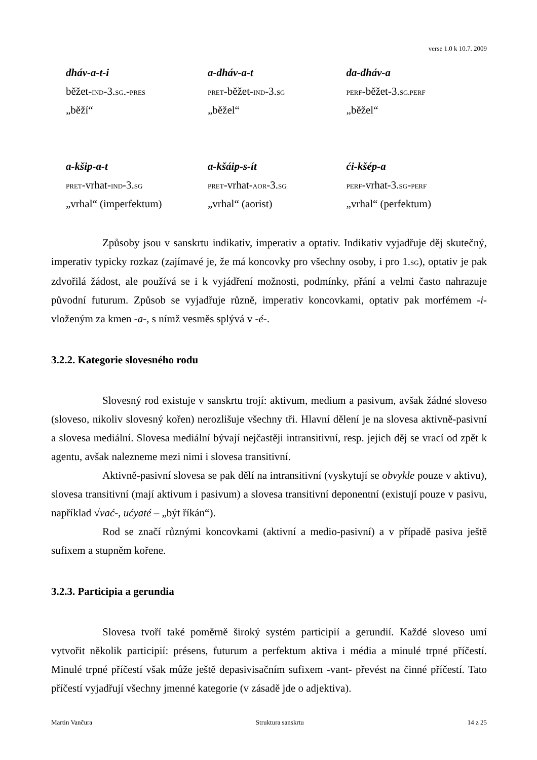verse 1.0 k 10.7. 2009
| dháv-a-t-i | a-dháv-a-t | da-dháv-a |
| běžet- IND -3. SG .- PRES | PRET -běžet- IND -3. SG | PERF -běžet-3. SG.PERF |
| „běží“ | „běžel“ | „běžel“ |
| a-kšip-a-t | a-kšáip-s-ít | ći-kšép-a |
| PRET -vrhat- IND -3. SG | PRET -vrhat- AOR -3. SG | PERF -vrhat-3. SG - PERF |
| „vrhal“ (imperfektum) | „vrhal“ (aorist) | „vrhal“ (perfektum) |
Způsoby jsou v sanskrtu indikativ, imperativ a optativ. Indikativ vyjadřuje děj skutečný, imperativ typicky rozkaz (zajímavé je, že má koncovky pro všechny osoby, i pro 1.SG), optativ je pak zdvořilá žádost, ale používá se i k vyjádření možnosti, podmínky, přání a velmi často nahrazuje původní futurum. Způsob se vyjadřuje různě, imperativ koncovkami, optativ pak morfémem -i- vloženým za kmen -a-, s nímž vesměs splývá v -é-.
3.2.2. Kategorie slovesného rodu
Slovesný rod existuje v sanskrtu trojí: aktivum, medium a pasivum, avšak žádné sloveso (sloveso, nikoliv slovesný kořen) nerozlišuje všechny tři. Hlavní dělení je na slovesa aktivně-pasivní a slovesa mediální. Slovesa mediální bývají nejčastěji intransitivní, resp. jejich děj se vrací od zpět k agentu, avšak nalezneme mezi nimi i slovesa transitivní.
Aktivně-pasivní slovesa se pak dělí na intransitivní (vyskytují se obvykle pouze v aktivu), slovesa transitivní (mají aktivum i pasivum) a slovesa transitivní deponentní (existují pouze v pasivu, například √vać-, ućyaté – „být říkán“).
Rod se značí různými koncovkami (aktivní a medio-pasivní) a v případě pasiva ještě sufixem a stupněm kořene.
3.2.3. Participia a gerundia
Slovesa tvoří také poměrně široký systém participií a gerundií. Každé sloveso umí vytvořit několik participií: présens, futurum a perfektum aktiva i média a minulé trpné příčestí. Minulé trpné příčestí však může ještě depasivisačním sufixem -vant- převést na činné příčestí. Tato příčestí vyjadřují všechny jmenné kategorie (v zásadě jde o adjektiva).
Martin Vančura Struktura sanskrtu 14 z 25